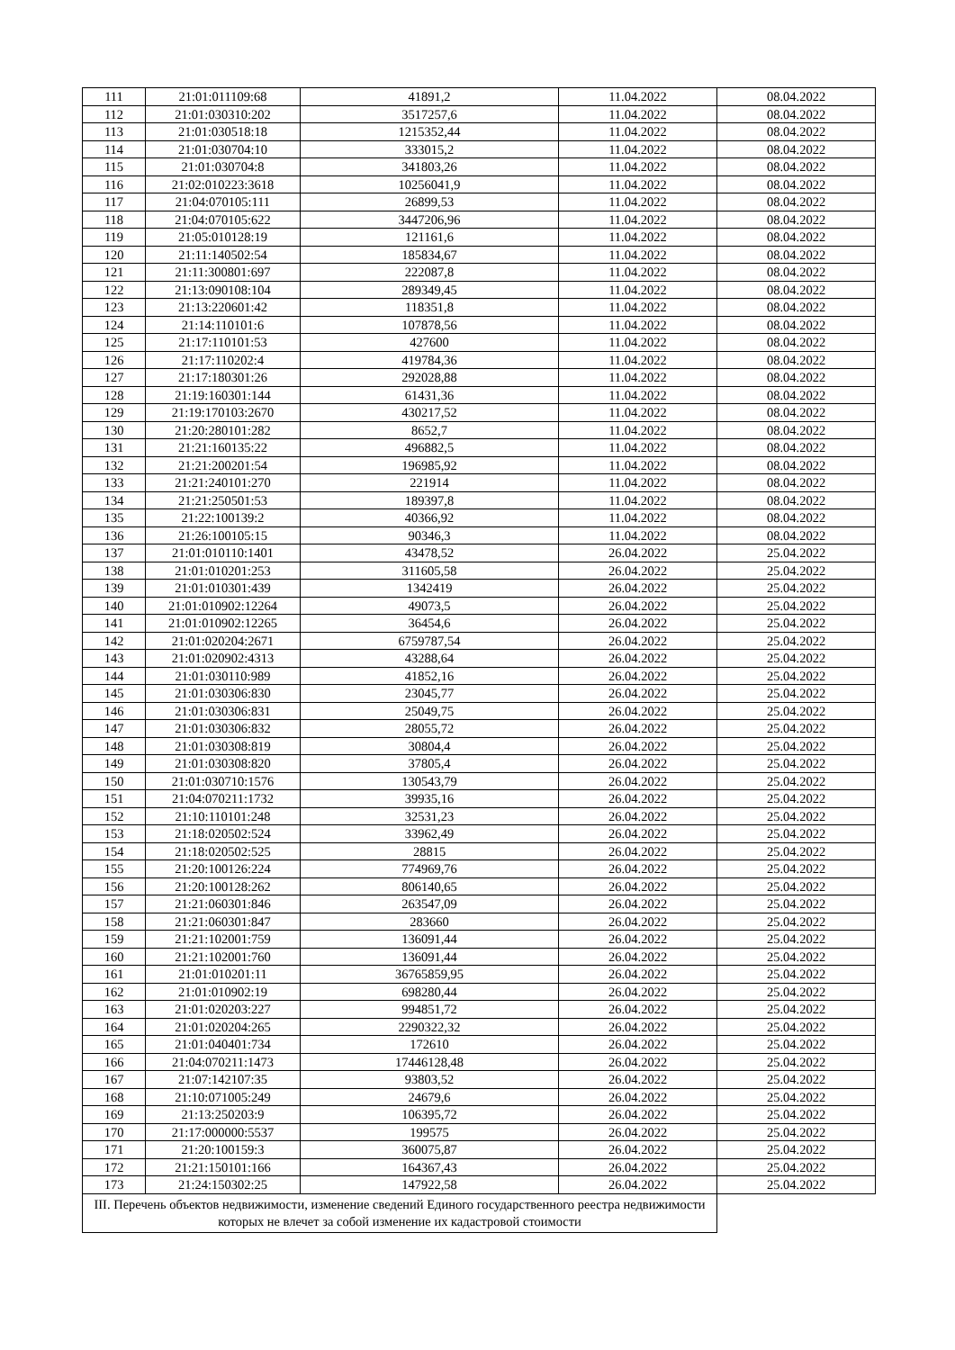| 111 | 21:01:011109:68 | 41891,2 | 11.04.2022 | 08.04.2022 |
| 112 | 21:01:030310:202 | 3517257,6 | 11.04.2022 | 08.04.2022 |
| 113 | 21:01:030518:18 | 1215352,44 | 11.04.2022 | 08.04.2022 |
| 114 | 21:01:030704:10 | 333015,2 | 11.04.2022 | 08.04.2022 |
| 115 | 21:01:030704:8 | 341803,26 | 11.04.2022 | 08.04.2022 |
| 116 | 21:02:010223:3618 | 10256041,9 | 11.04.2022 | 08.04.2022 |
| 117 | 21:04:070105:111 | 26899,53 | 11.04.2022 | 08.04.2022 |
| 118 | 21:04:070105:622 | 3447206,96 | 11.04.2022 | 08.04.2022 |
| 119 | 21:05:010128:19 | 121161,6 | 11.04.2022 | 08.04.2022 |
| 120 | 21:11:140502:54 | 185834,67 | 11.04.2022 | 08.04.2022 |
| 121 | 21:11:300801:697 | 222087,8 | 11.04.2022 | 08.04.2022 |
| 122 | 21:13:090108:104 | 289349,45 | 11.04.2022 | 08.04.2022 |
| 123 | 21:13:220601:42 | 118351,8 | 11.04.2022 | 08.04.2022 |
| 124 | 21:14:110101:6 | 107878,56 | 11.04.2022 | 08.04.2022 |
| 125 | 21:17:110101:53 | 427600 | 11.04.2022 | 08.04.2022 |
| 126 | 21:17:110202:4 | 419784,36 | 11.04.2022 | 08.04.2022 |
| 127 | 21:17:180301:26 | 292028,88 | 11.04.2022 | 08.04.2022 |
| 128 | 21:19:160301:144 | 61431,36 | 11.04.2022 | 08.04.2022 |
| 129 | 21:19:170103:2670 | 430217,52 | 11.04.2022 | 08.04.2022 |
| 130 | 21:20:280101:282 | 8652,7 | 11.04.2022 | 08.04.2022 |
| 131 | 21:21:160135:22 | 496882,5 | 11.04.2022 | 08.04.2022 |
| 132 | 21:21:200201:54 | 196985,92 | 11.04.2022 | 08.04.2022 |
| 133 | 21:21:240101:270 | 221914 | 11.04.2022 | 08.04.2022 |
| 134 | 21:21:250501:53 | 189397,8 | 11.04.2022 | 08.04.2022 |
| 135 | 21:22:100139:2 | 40366,92 | 11.04.2022 | 08.04.2022 |
| 136 | 21:26:100105:15 | 90346,3 | 11.04.2022 | 08.04.2022 |
| 137 | 21:01:010110:1401 | 43478,52 | 26.04.2022 | 25.04.2022 |
| 138 | 21:01:010201:253 | 311605,58 | 26.04.2022 | 25.04.2022 |
| 139 | 21:01:010301:439 | 1342419 | 26.04.2022 | 25.04.2022 |
| 140 | 21:01:010902:12264 | 49073,5 | 26.04.2022 | 25.04.2022 |
| 141 | 21:01:010902:12265 | 36454,6 | 26.04.2022 | 25.04.2022 |
| 142 | 21:01:020204:2671 | 6759787,54 | 26.04.2022 | 25.04.2022 |
| 143 | 21:01:020902:4313 | 43288,64 | 26.04.2022 | 25.04.2022 |
| 144 | 21:01:030110:989 | 41852,16 | 26.04.2022 | 25.04.2022 |
| 145 | 21:01:030306:830 | 23045,77 | 26.04.2022 | 25.04.2022 |
| 146 | 21:01:030306:831 | 25049,75 | 26.04.2022 | 25.04.2022 |
| 147 | 21:01:030306:832 | 28055,72 | 26.04.2022 | 25.04.2022 |
| 148 | 21:01:030308:819 | 30804,4 | 26.04.2022 | 25.04.2022 |
| 149 | 21:01:030308:820 | 37805,4 | 26.04.2022 | 25.04.2022 |
| 150 | 21:01:030710:1576 | 130543,79 | 26.04.2022 | 25.04.2022 |
| 151 | 21:04:070211:1732 | 39935,16 | 26.04.2022 | 25.04.2022 |
| 152 | 21:10:110101:248 | 32531,23 | 26.04.2022 | 25.04.2022 |
| 153 | 21:18:020502:524 | 33962,49 | 26.04.2022 | 25.04.2022 |
| 154 | 21:18:020502:525 | 28815 | 26.04.2022 | 25.04.2022 |
| 155 | 21:20:100126:224 | 774969,76 | 26.04.2022 | 25.04.2022 |
| 156 | 21:20:100128:262 | 806140,65 | 26.04.2022 | 25.04.2022 |
| 157 | 21:21:060301:846 | 263547,09 | 26.04.2022 | 25.04.2022 |
| 158 | 21:21:060301:847 | 283660 | 26.04.2022 | 25.04.2022 |
| 159 | 21:21:102001:759 | 136091,44 | 26.04.2022 | 25.04.2022 |
| 160 | 21:21:102001:760 | 136091,44 | 26.04.2022 | 25.04.2022 |
| 161 | 21:01:010201:11 | 36765859,95 | 26.04.2022 | 25.04.2022 |
| 162 | 21:01:010902:19 | 698280,44 | 26.04.2022 | 25.04.2022 |
| 163 | 21:01:020203:227 | 994851,72 | 26.04.2022 | 25.04.2022 |
| 164 | 21:01:020204:265 | 2290322,32 | 26.04.2022 | 25.04.2022 |
| 165 | 21:01:040401:734 | 172610 | 26.04.2022 | 25.04.2022 |
| 166 | 21:04:070211:1473 | 17446128,48 | 26.04.2022 | 25.04.2022 |
| 167 | 21:07:142107:35 | 93803,52 | 26.04.2022 | 25.04.2022 |
| 168 | 21:10:071005:249 | 24679,6 | 26.04.2022 | 25.04.2022 |
| 169 | 21:13:250203:9 | 106395,72 | 26.04.2022 | 25.04.2022 |
| 170 | 21:17:000000:5537 | 199575 | 26.04.2022 | 25.04.2022 |
| 171 | 21:20:100159:3 | 360075,87 | 26.04.2022 | 25.04.2022 |
| 172 | 21:21:150101:166 | 164367,43 | 26.04.2022 | 25.04.2022 |
| 173 | 21:24:150302:25 | 147922,58 | 26.04.2022 | 25.04.2022 |
| III. Перечень объектов недвижимости, изменение сведений Единого государственного реестра недвижимости которых не влечет за собой изменение их кадастровой стоимости | | | | |